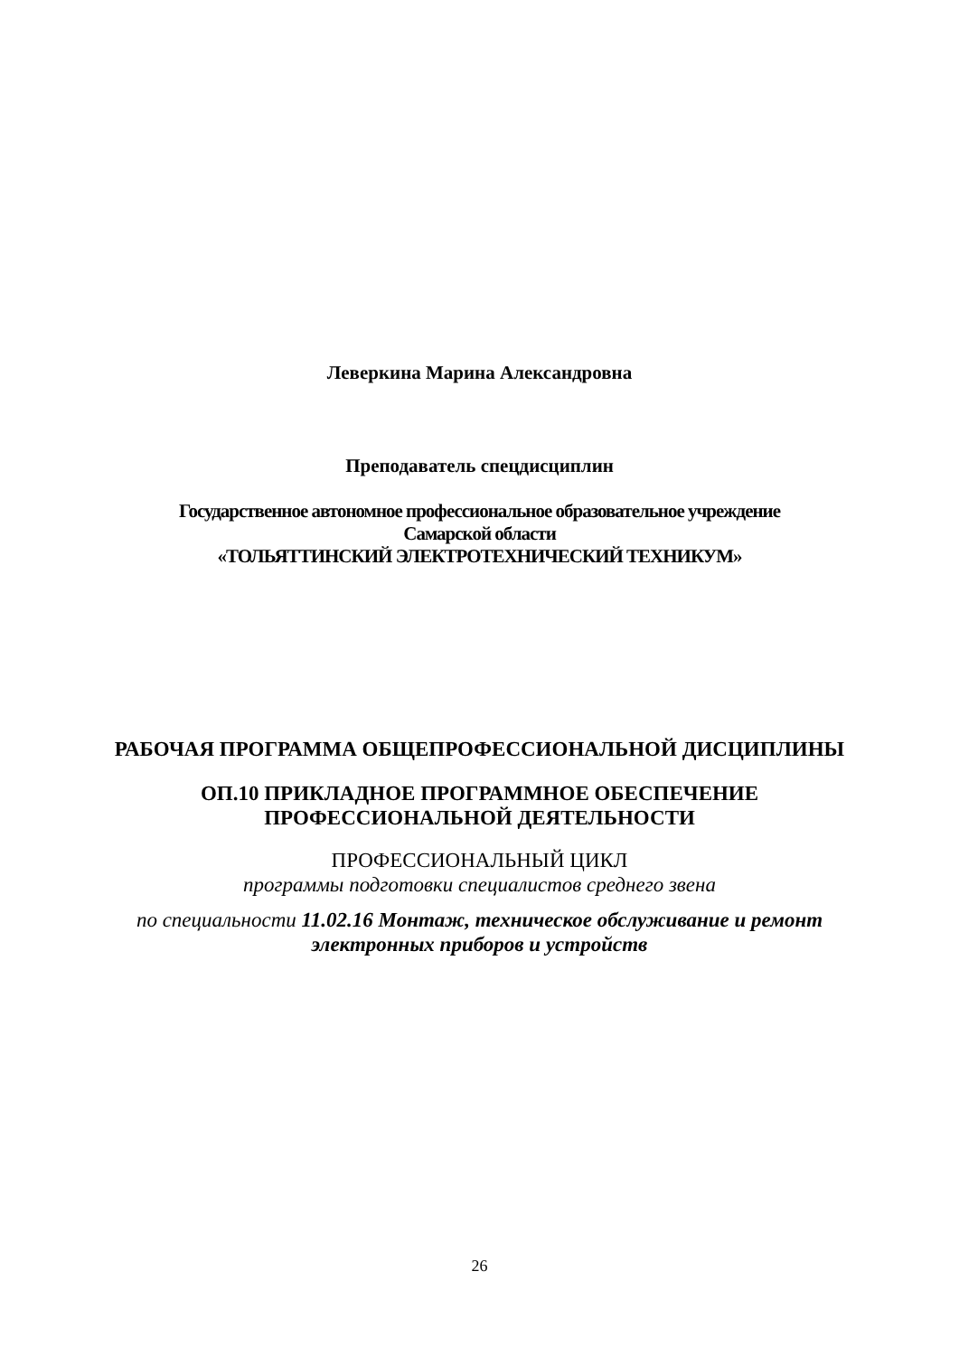Леверкина Марина Александровна
Преподаватель спецдисциплин
Государственное автономное профессиональное образовательное учреждение
Самарской области
«ТОЛЬЯТТИНСКИЙ ЭЛЕКТРОТЕХНИЧЕСКИЙ ТЕХНИКУМ»
РАБОЧАЯ ПРОГРАММА ОБЩЕПРОФЕССИОНАЛЬНОЙ ДИСЦИПЛИНЫ
ОП.10 ПРИКЛАДНОЕ ПРОГРАММНОЕ ОБЕСПЕЧЕНИЕ
ПРОФЕССИОНАЛЬНОЙ ДЕЯТЕЛЬНОСТИ
ПРОФЕССИОНАЛЬНЫЙ ЦИКЛ
программы подготовки специалистов среднего звена
по специальности 11.02.16 Монтаж, техническое обслуживание и ремонт
электронных приборов и устройств
26